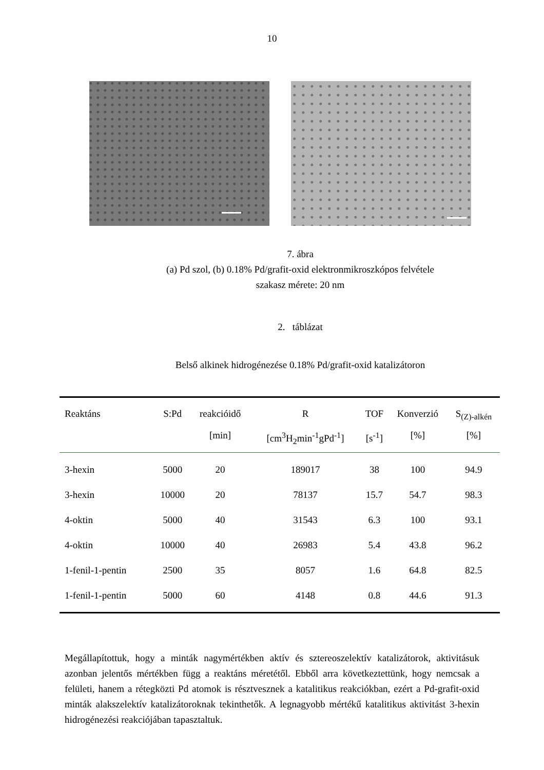10
7. ábra
(a) Pd szol, (b) 0.18% Pd/grafit-oxid elektronmikroszkópos felvétele
szakasz mérete: 20 nm
2. táblázat
Belső alkinek hidrogénezése 0.18% Pd/grafit-oxid katalizátoron
| Reaktáns | S:Pd | reakcióidő | R | TOF | Konverzió | S<sub>(Z)-alkén</sub> |
| --- | --- | --- | --- | --- | --- | --- |
| | | [min] | [cm<sup>3</sup>H<sub>2</sub>min<sup>-1</sup>gPd<sup>-1</sup>] | [s<sup>-1</sup>] | [%] | [%] |
| 3-hexin | 5000 | 20 | 189017 | 38 | 100 | 94.9 |
| 3-hexin | 10000 | 20 | 78137 | 15.7 | 54.7 | 98.3 |
| 4-oktin | 5000 | 40 | 31543 | 6.3 | 100 | 93.1 |
| 4-oktin | 10000 | 40 | 26983 | 5.4 | 43.8 | 96.2 |
| 1-fenil-1-pentin | 2500 | 35 | 8057 | 1.6 | 64.8 | 82.5 |
| 1-fenil-1-pentin | 5000 | 60 | 4148 | 0.8 | 44.6 | 91.3 |
Megállapítottuk, hogy a minták nagymértékben aktív és sztereoszelektív katalizátorok, aktivitásuk azonban jelentős mértékben függ a reaktáns méretétől. Ebből arra következtettünk, hogy nemcsak a felületi, hanem a rétegközti Pd atomok is résztvesznek a katalitikus reakciókban, ezért a Pd-grafit-oxid minták alakszelektív katalizátoroknak tekinthetők. A legnagyobb mértékű katalitikus aktivitást 3-hexin hidrogénezési reakciójában tapasztaltuk.